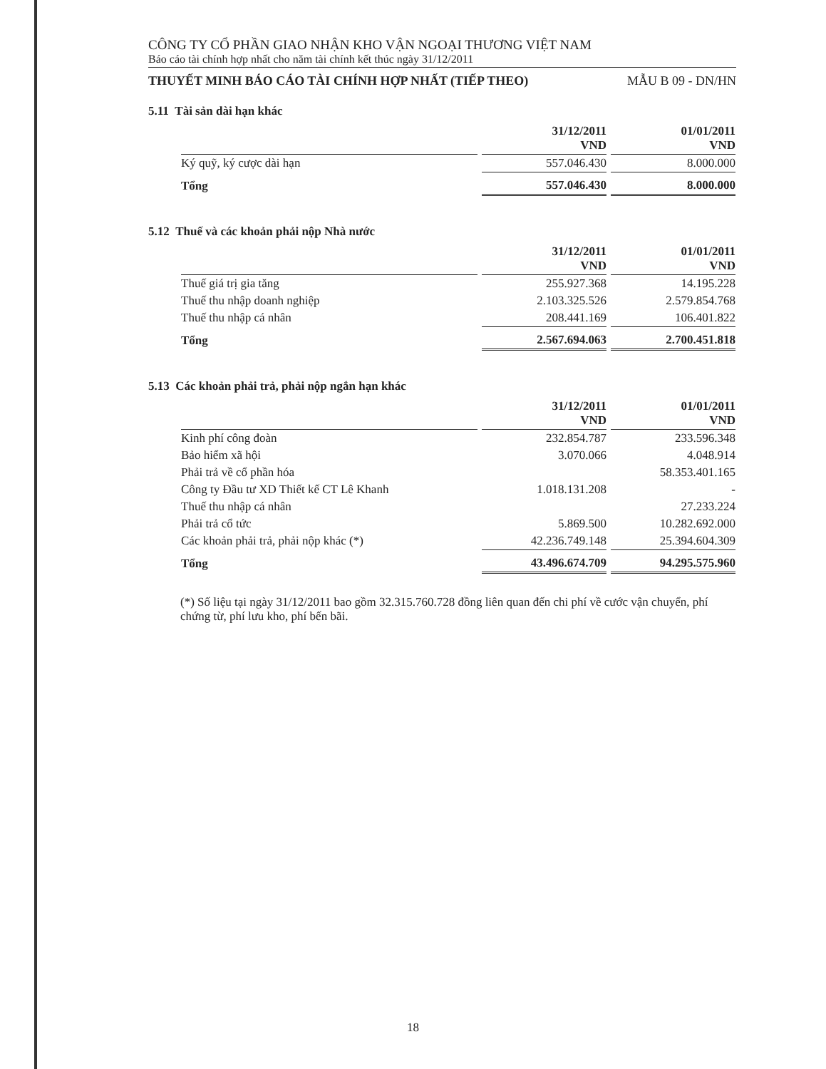CÔNG TY CỔ PHẦN GIAO NHẬN KHO VẬN NGOẠI THƯƠNG VIỆT NAM
Báo cáo tài chính hợp nhất cho năm tài chính kết thúc ngày 31/12/2011
THUYẾT MINH BÁO CÁO TÀI CHÍNH HỢP NHẤT (TIẾP THEO) MẪU B 09 - DN/HN
5.11 Tài sản dài hạn khác
| | 31/12/2011 VND | 01/01/2011 VND |
| --- | --- | --- |
| Ký quỹ, ký cược dài hạn | 557.046.430 | 8.000.000 |
| Tổng | 557.046.430 | 8.000.000 |
5.12 Thuế và các khoản phải nộp Nhà nước
| | 31/12/2011 VND | 01/01/2011 VND |
| --- | --- | --- |
| Thuế giá trị gia tăng | 255.927.368 | 14.195.228 |
| Thuế thu nhập doanh nghiệp | 2.103.325.526 | 2.579.854.768 |
| Thuế thu nhập cá nhân | 208.441.169 | 106.401.822 |
| Tổng | 2.567.694.063 | 2.700.451.818 |
5.13 Các khoản phải trả, phải nộp ngắn hạn khác
| | 31/12/2011 VND | 01/01/2011 VND |
| --- | --- | --- |
| Kinh phí công đoàn | 232.854.787 | 233.596.348 |
| Bảo hiểm xã hội | 3.070.066 | 4.048.914 |
| Phải trả về cổ phần hóa | | 58.353.401.165 |
| Công ty Đầu tư XD Thiết kế CT Lê Khanh | 1.018.131.208 | - |
| Thuế thu nhập cá nhân | | 27.233.224 |
| Phải trả cổ tức | 5.869.500 | 10.282.692.000 |
| Các khoản phải trả, phải nộp khác (*) | 42.236.749.148 | 25.394.604.309 |
| Tổng | 43.496.674.709 | 94.295.575.960 |
(*) Số liệu tại ngày 31/12/2011 bao gồm 32.315.760.728 đồng liên quan đến chi phí về cước vận chuyển, phí chứng từ, phí lưu kho, phí bến bãi.
18